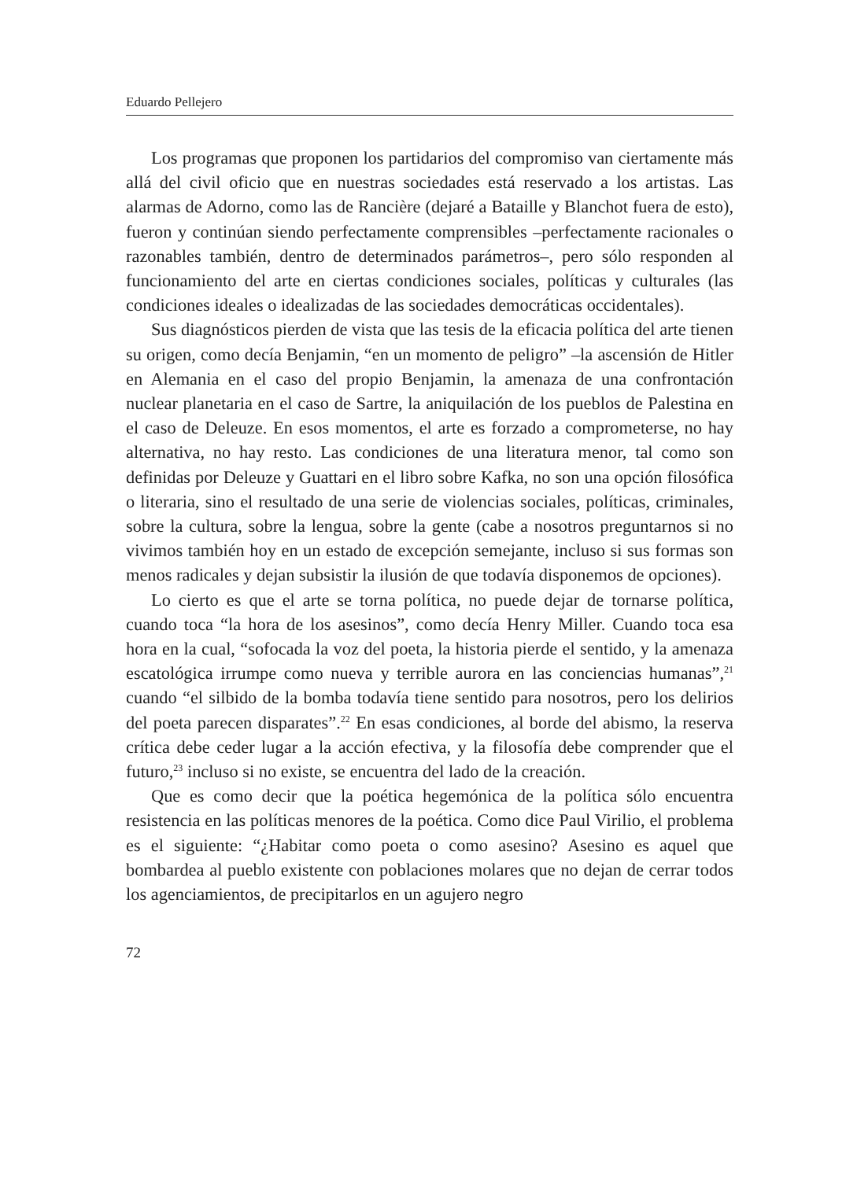Eduardo Pellejero
Los programas que proponen los partidarios del compromiso van ciertamente más allá del civil oficio que en nuestras sociedades está reservado a los artistas. Las alarmas de Adorno, como las de Rancière (dejaré a Bataille y Blanchot fuera de esto), fueron y continúan siendo perfectamente comprensibles –perfectamente racionales o razonables también, dentro de determinados parámetros–, pero sólo responden al funcionamiento del arte en ciertas condiciones sociales, políticas y culturales (las condiciones ideales o idealizadas de las sociedades democráticas occidentales).
Sus diagnósticos pierden de vista que las tesis de la eficacia política del arte tienen su origen, como decía Benjamin, “en un momento de peligro” –la ascensión de Hitler en Alemania en el caso del propio Benjamin, la amenaza de una confrontación nuclear planetaria en el caso de Sartre, la aniquilación de los pueblos de Palestina en el caso de Deleuze. En esos momentos, el arte es forzado a comprometerse, no hay alternativa, no hay resto. Las condiciones de una literatura menor, tal como son definidas por Deleuze y Guattari en el libro sobre Kafka, no son una opción filosófica o literaria, sino el resultado de una serie de violencias sociales, políticas, criminales, sobre la cultura, sobre la lengua, sobre la gente (cabe a nosotros preguntarnos si no vivimos también hoy en un estado de excepción semejante, incluso si sus formas son menos radicales y dejan subsistir la ilusión de que todavía disponemos de opciones).
Lo cierto es que el arte se torna política, no puede dejar de tornarse política, cuando toca “la hora de los asesinos”, como decía Henry Miller. Cuando toca esa hora en la cual, “sofocada la voz del poeta, la historia pierde el sentido, y la amenaza escatológica irrumpe como nueva y terrible aurora en las conciencias humanas”,<sup>21</sup> cuando “el silbido de la bomba todavía tiene sentido para nosotros, pero los delirios del poeta parecen disparates”.<sup>22</sup> En esas condiciones, al borde del abismo, la reserva crítica debe ceder lugar a la acción efectiva, y la filosofía debe comprender que el futuro,<sup>23</sup> incluso si no existe, se encuentra del lado de la creación.
Que es como decir que la poética hegemónica de la política sólo encuentra resistencia en las políticas menores de la poética. Como dice Paul Virilio, el problema es el siguiente: “¿Habitar como poeta o como asesino? Asesino es aquel que bombardea al pueblo existente con poblaciones molares que no dejan de cerrar todos los agenciamientos, de precipitarlos en un agujero negro
72